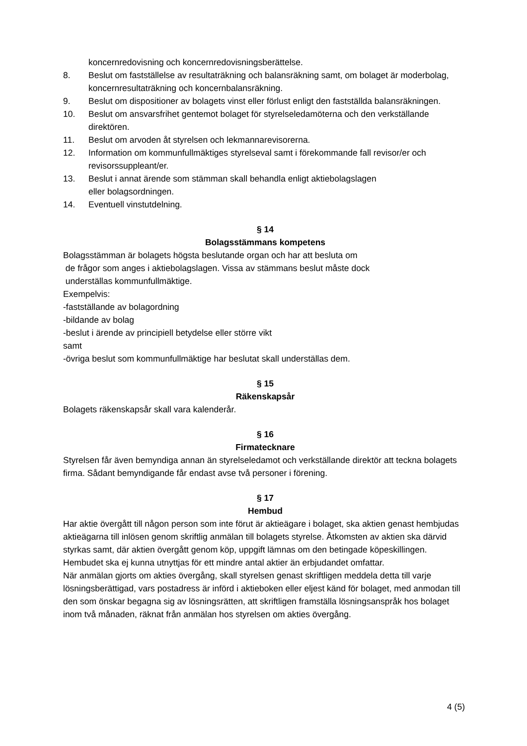koncernredovisning och koncernredovisningsberättelse.
8. Beslut om fastställelse av resultaträkning och balansräkning samt, om bolaget är moderbolag, koncernresultaträkning och koncernbalansräkning.
9. Beslut om dispositioner av bolagets vinst eller förlust enligt den fastställda balansräkningen.
10. Beslut om ansvarsfrihet gentemot bolaget för styrelseledamöterna och den verkställande direktören.
11. Beslut om arvoden åt styrelsen och lekmannarevisorerna.
12. Information om kommunfullmäktiges styrelseval samt i förekommande fall revisor/er och revisorssuppleant/er.
13. Beslut i annat ärende som stämman skall behandla enligt aktiebolagslagen
eller bolagsordningen.
14. Eventuell vinstutdelning.
§ 14
Bolagsstämmans kompetens
Bolagsstämman är bolagets högsta beslutande organ och har att besluta om
de frågor som anges i aktiebolagslagen. Vissa av stämmans beslut måste dock
underställas kommunfullmäktige.
Exempelvis:
-fastställande av bolagordning
-bildande av bolag
-beslut i ärende av principiell betydelse eller större vikt
samt
-övriga beslut som kommunfullmäktige har beslutat skall underställas dem.
§ 15
Räkenskapsår
Bolagets räkenskapsår skall vara kalenderår.
§ 16
Firmatecknare
Styrelsen får även bemyndiga annan än styrelseledamot och verkställande direktör att teckna bolagets firma. Sådant bemyndigande får endast avse två personer i förening.
§ 17
Hembud
Har aktie övergått till någon person som inte förut är aktieägare i bolaget, ska aktien genast hembjudas aktieägarna till inlösen genom skriftlig anmälan till bolagets styrelse. Åtkomsten av aktien ska därvid styrkas samt, där aktien övergått genom köp, uppgift lämnas om den betingade köpeskillingen. Hembudet ska ej kunna utnyttjas för ett mindre antal aktier än erbjudandet omfattar.
När anmälan gjorts om akties övergång, skall styrelsen genast skriftligen meddela detta till varje lösningsberättigad, vars postadress är införd i aktieboken eller eljest känd för bolaget, med anmodan till den som önskar begagna sig av lösningsrätten, att skriftligen framställa lösningsanspråk hos bolaget inom två månaden, räknat från anmälan hos styrelsen om akties övergång.
4 (5)